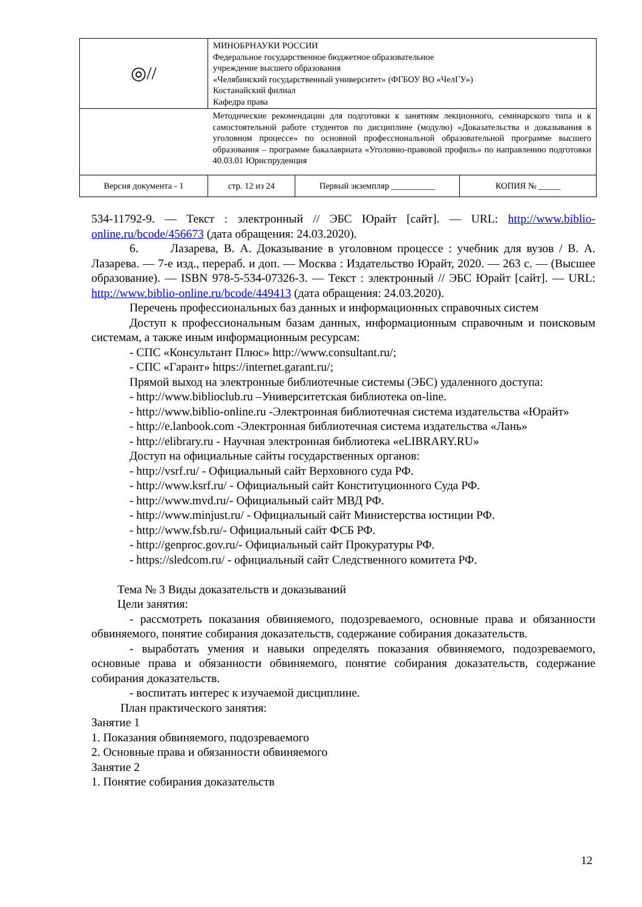| ◎// | МИНОБРНАУКИ РОССИИ Федеральное государственное бюджетное образовательное учреждение высшего образования «Челябинский государственный университет» (ФГБОУ ВО «ЧелГУ») Костанайский филиал Кафедра права | | |
| | Методические рекомендации для подготовки к занятиям лекционного, семинарского типа и к самостоятельной работе студентов по дисциплине (модулю) «Доказательства и доказывания в уголовном процессе» по основной профессиональной образовательной программе высшего образования – программе бакалавриата «Уголовно-правовой профиль» по направлению подготовки 40.03.01 Юриспруденция | | |
| Версия документа - 1 | стр. 12 из 24 | Первый экземпляр __________ | КОПИЯ № _____ |
534-11792-9. — Текст : электронный // ЭБС Юрайт [сайт]. — URL: http://www.biblio-online.ru/bcode/456673 (дата обращения: 24.03.2020).
6. Лазарева, В. А. Доказывание в уголовном процессе : учебник для вузов / В. А. Лазарева. — 7-е изд., перераб. и доп. — Москва : Издательство Юрайт, 2020. — 263 с. — (Высшее образование). — ISBN 978-5-534-07326-3. — Текст : электронный // ЭБС Юрайт [сайт]. — URL: http://www.biblio-online.ru/bcode/449413 (дата обращения: 24.03.2020).
Перечень профессиональных баз данных и информационных справочных систем
Доступ к профессиональным базам данных, информационным справочным и поисковым системам, а также иным информационным ресурсам:
- СПС «Консультант Плюс» http://www.consultant.ru/;
- СПС «Гарант» https://internet.garant.ru/;
Прямой выход на электронные библиотечные системы (ЭБС) удаленного доступа:
- http://www.biblioclub.ru –Университетская библиотека on-line.
- http://www.biblio-online.ru -Электронная библиотечная система издательства «Юрайт»
- http://e.lanbook.com -Электронная библиотечная система издательства «Лань»
- http://elibrary.ru - Научная электронная библиотека «eLIBRARY.RU»
Доступ на официальные сайты государственных органов:
- http://vsrf.ru/ - Официальный сайт Верховного суда РФ.
- http://www.ksrf.ru/ - Официальный сайт Конституционного Суда РФ.
- http://www.mvd.ru/- Официальный сайт МВД РФ.
- http://www.minjust.ru/ - Официальный сайт Министерства юстиции РФ.
- http://www.fsb.ru/- Официальный сайт ФСБ РФ.
- http://genproc.gov.ru/- Официальный сайт Прокуратуры РФ.
- https://sledcom.ru/ - официальный сайт Следственного комитета РФ.
Тема № 3 Виды доказательств и доказываний
Цели занятия:
- рассмотреть показания обвиняемого, подозреваемого, основные права и обязанности обвиняемого, понятие собирания доказательств, содержание собирания доказательств.
- выработать умения и навыки определять показания обвиняемого, подозреваемого, основные права и обязанности обвиняемого, понятие собирания доказательств, содержание собирания доказательств.
- воспитать интерес к изучаемой дисциплине.
План практического занятия:
Занятие 1
1. Показания обвиняемого, подозреваемого
2. Основные права и обязанности обвиняемого
Занятие 2
1. Понятие собирания доказательств
12